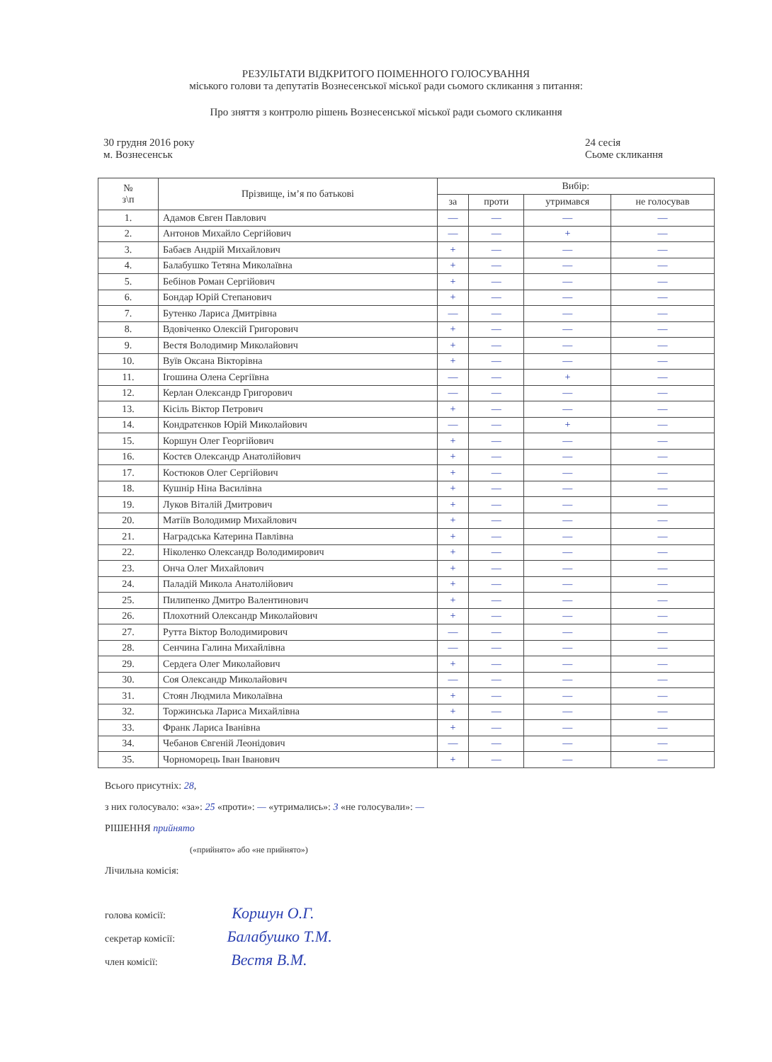РЕЗУЛЬТАТИ ВІДКРИТОГО ПОІМЕННОГО ГОЛОСУВАННЯ
міського голови та депутатів Вознесенської міської ради сьомого скликання з питання:
Про зняття з контролю рішень Вознесенської міської ради сьомого скликання
30 грудня 2016 року
м. Вознесенськ
24 сесія
Сьоме скликання
| № з\п | Прізвище, ім’я по батькові | Вибір: | | | |
| --- | --- | --- | --- | --- | --- |
| | | за | проти | утримався | не голосував |
| 1. | Адамов Євген Павлович | — | — | — | — |
| 2. | Антонов Михайло Сергійович | — | — | + | — |
| 3. | Бабаєв Андрій Михайлович | + | — | — | — |
| 4. | Балабушко Тетяна Миколаївна | + | — | — | — |
| 5. | Бебінов Роман Сергійович | + | — | — | — |
| 6. | Бондар Юрій Степанович | + | — | — | — |
| 7. | Бутенко Лариса Дмитрівна | — | — | — | — |
| 8. | Вдовіченко Олексій Григорович | + | — | — | — |
| 9. | Вестя Володимир Миколайович | + | — | — | — |
| 10. | Вуїв Оксана Вікторівна | + | — | — | — |
| 11. | Ігошина Олена Сергіївна | — | — | + | — |
| 12. | Керлан Олександр Григорович | — | — | — | — |
| 13. | Кісіль Віктор Петрович | + | — | — | — |
| 14. | Кондратєнков Юрій Миколайович | — | — | + | — |
| 15. | Коршун Олег Георгійович | + | — | — | — |
| 16. | Костєв Олександр Анатолійович | + | — | — | — |
| 17. | Костюков Олег Сергійович | + | — | — | — |
| 18. | Кушнір Ніна Василівна | + | — | — | — |
| 19. | Луков Віталій Дмитрович | + | — | — | — |
| 20. | Матіїв Володимир Михайлович | + | — | — | — |
| 21. | Наградська Катерина Павлівна | + | — | — | — |
| 22. | Ніколенко Олександр Володимирович | + | — | — | — |
| 23. | Онча Олег Михайлович | + | — | — | — |
| 24. | Паладій Микола Анатолійович | + | — | — | — |
| 25. | Пилипенко Дмитро Валентинович | + | — | — | — |
| 26. | Плохотний Олександр Миколайович | + | — | — | — |
| 27. | Рутта Віктор Володимирович | — | — | — | — |
| 28. | Сенчина Галина Михайлівна | — | — | — | — |
| 29. | Сердега Олег Миколайович | + | — | — | — |
| 30. | Соя Олександр Миколайович | — | — | — | — |
| 31. | Стоян Людмила Миколаївна | + | — | — | — |
| 32. | Торжинська Лариса Михайлівна | + | — | — | — |
| 33. | Франк Лариса Іванівна | + | — | — | — |
| 34. | Чебанов Євгеній Леонідович | — | — | — | — |
| 35. | Чорноморець Іван Іванович | + | — | — | — |
Всього присутніх: 28,
з них голосувало: «за»: 25 «проти»: — «утримались»: 3 «не голосували»: —
РІШЕННЯ прийнято
(«прийнято» або «не прийнято»)
Лічильна комісія:
голова комісії: Коршун О.Г.
секретар комісії: Балабушко Т.М.
член комісії: Вестя В.М.